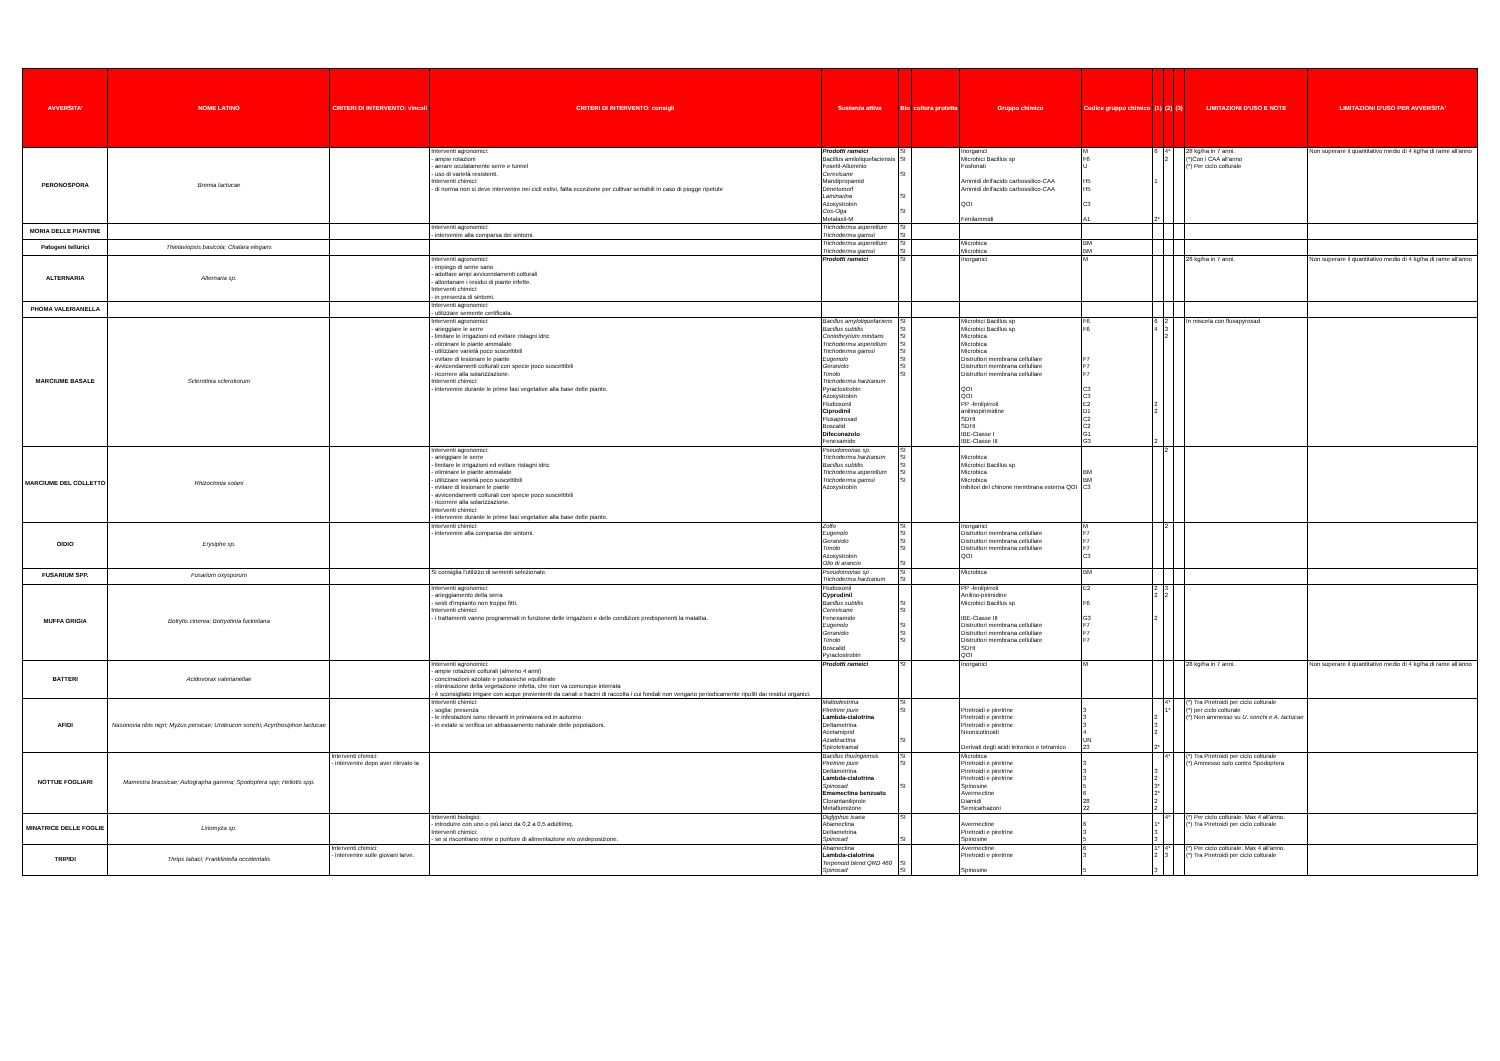| AVVERSITA' | NOME LATINO | CRITERI DI INTERVENTO: vincoli | CRITERI DI INTERVENTO: consigli | Sostanza attiva | Bio | coltura protetta | Gruppo chimico | Codice gruppo chimico | (1) | (2) | (3) | LIMITAZIONI D'USO E NOTE | LIMITAZIONI D'USO PER AVVERSITA' |
| --- | --- | --- | --- | --- | --- | --- | --- | --- | --- | --- | --- | --- | --- |
| PERONOSPORA | Bremia lactucae | | Interventi agronomici: - ampie rotazioni - aerare oculatamente serre e tunnel - uso di varietà resistenti. Interventi chimici: - di norma non si deve intervenire nei cicli estivi, fatta eccezione per cultivar sensibili in caso di piogge ripetute | Prodotti rameici Bacillus amiloliquefaciensis Fosetil-Alluminio Cerevisane Mandipropamid Dimetomorf Laminarina Azoxystrobin Cos-Oga Metalaxil-M | SI SI SI SI SI | | Inorganici Microbici Bacillus sp Fosfonati Ammidi dell'acido carbossilico-CAA Ammidi dell'acido carbossilico-CAA QOI Fenilammidi | M F6 U H5 H5 C3 A1 | 6 1 2* | 4* 2 | | 28 kg/ha in 7 anni. (*)Con i CAA all'anno (*) Per ciclo colturale | Non superare il quantitativo medio di 4 kg/ha di rame all'anno |
| MORIA DELLE PIANTINE | | | Interventi agronomici: - intervenire alla comparsa dei sintomi. | Trichoderma asperellum Trichoderma gamsii | SI SI | | | | | | | | |
| Patogeni tellurici | Thielaviopsis basicola; Chalara elegans | | | Trichoderma asperellum Trichoderma gamsii | SI SI | | Microbica Microbica | BM BM | | | | | |
| ALTERNARIA | Alternaria sp. | | Interventi agronomici: - impiego di seme sano - adottare ampi avvicendamenti colturali - allontanare i residui di piante infette. Interventi chimici: - in presenza di sintomi. | Prodotti rameici | SI | | Inorganici | M | | | | 28 kg/ha in 7 anni. | Non superare il quantitativo medio di 4 kg/ha di rame all'anno |
| PHOMA VALERIANELLA | | | Interventi agronomici: - utilizzare semente certificata. | | | | | | | | | | |
| MARCIUME BASALE | Sclerotinia sclerotiorum | | Interventi agronomici: - arieggiare le serre - limitare le irrigazioni ed evitare ristagni idric - eliminare le piante ammalate - utilizzare varietà poco suscettibili - evitare di lesionare le piante - avvicendamenti colturali con specie poco suscettibili - ricorrere alla solarizzazione. Interventi chimici: - intervenire durante le prime fasi vegetative alla base delle piante. | Bacillus amyloliquefaciens Bacillus subtilis Coniothryrium minitans Trichoderma asperellum Trichoderma gamsii Eugenolo Geraniolo Timolo Trichoderma harzianum Pyraclostrobin Azoxystrobin Fludioxonil Ciprodinil Fluxapiroxad Boscalid Difeconazolo Fenexamide | SI SI SI SI SI SI SI SI | | Microbici Bacillus sp Microbici Bacillus sp Microbica Microbica Microbica Distruttori membrana cellullare Distruttori membrana cellullare Distruttori membrana cellullare QOI QOI PP -fenilpirroli anilinopirimidine SDHI SDHI IBE-Classe I IBE-Classe III | F6 F6 F7 F7 F7 C3 C3 E2 D1 C2 C2 G1 G3 | 6 4 2 2 2 | 2 3 2 | | In miscela con fluxapyroxad | |
| MARCIUME DEL COLLETTO | Rhizoctonia solani | | Interventi agronomici: - arieggiare le serre - limitare le irrigazioni ed evitare ristagni idric - eliminare le piante ammalate - utilizzare varietà poco suscettibili - evitare di lesionare le piante - avvicendamenti colturali con specie poco suscettibili - ricorrere alla solarizzazione. Interventi chimici: - intervenire durante le prime fasi vegetative alla base delle piante. | Pseudomonas sp. Trichoderma harzianum Bacillus subtilis Trichoderma asperellum Trichoderma gamsii Azoxystrobin | SI SI SI SI SI | | Microbica Microbici Bacillus sp Microbica Microbica inibitori del chinone membrana esterna QOI | BM BM C3 | | 2 | | | |
| OIDIO | Erysiphe sp. | | Interventi chimici: - intervenire alla comparsa dei sintomi. | Zolfo Eugenolo Geraniolo Timolo Azoxystrobin Olio di arancio | SI SI SI SI SI | | Inorganici Distruttori membrana cellullare Distruttori membrana cellullare Distruttori membrana cellullare QOI | M F7 F7 F7 C3 | | 2 | | | |
| FUSARIUM SPP. | Fusarium oxysporum | | Si consiglia l'utilizzo di sementi selezionate. | Pseudomonas sp . Trichoderma harzianum | SI SI | | Microbica | BM | | | | | |
| MUFFA GRIGIA | Botrytis cinerea; Botryotinia fuckeliana | | Interventi agronomici: - arieggiamento della serra - sesti d'impianto non troppo fitti. Interventi chimici: - i trattamenti vanno programmati in funzione delle irrigazioni e delle condizioni predisponenti la malattia. | Fludioxonil Cyprodinil Bacillus subtilis Cerevisane Fenexamide Eugenolo Geraniolo Timolo Boscalid Pyraclostrobin | SI SI SI SI SI | | PP -fenilpirroli Anilino-pirimidine Microbici Bacillus sp IBE-Classe III Distruttori membrana cellullare Distruttori membrana cellullare Distruttori membrana cellullare SDHI QOI | E2 F6 G3 F7 F7 F7 | 2 2 2 | 3 2 | | | |
| BATTERI | Acidovorax valerianellae | | Interventi agronomici: - ampie rotazioni colturali (almeno 4 anni) - concimazioni azotate e potassiche equilibrate - eliminazione della vegetazione infetta, che non va comunque interrata - è sconsigliato irrigare con acque provenienti da canali o bacini di raccolta i cui fondali non vengano periodicamente ripuliti dai residui organici. | Prodotti rameici | SI | | Inorganici | M | | | | 28 kg/ha in 7 anni. | Non superare il quantitativo medio di 4 kg/ha di rame all'anno |
| AFIDI | Nasonovia ribis nigri; Myzus persicae; Uroleucon sonchi; Acyrthosiphon lactucae | | Interventi chimici: - soglia: presenza - le infestazioni sono rilevanti in primavera ed in autunno - in estate si verifica un abbassamento naturale delle popolazioni. | Maltodestrina Piretrine pure Lambda-cialotrina Deltametrina Acetamiprid Azadiractina Spirotetramat | SI SI SI | | Piretroidi e piretrine Piretroidi e piretrine Piretroidi e piretrine Neonicotinoidi Derivati degli acidi tetronico e tetramico | 3 3 3 4 UN 23 | 2 3 2 2* | 4* 1* | | (*) Tra Piretroidi per ciclo colturale (*) per ciclo colturale (*) Non ammesso su U. sonchi e A. lactucae | |
| NOTTUE FOGLIARI | Mamestra brassicae; Autographa gamma; Spodoptera spp; Heliotis spp. | Interventi chimici: - intervenire dopo aver rilevato la | | Bacillus thuringiensis Piretrine pure Deltametrina Lambda-cialotrina Spinosad Emamectina benzoato Clorantaniliprole Metaflumizone | SI SI SI | | Microbica Piretroidi e piretrine Piretroidi e piretrine Piretroidi e piretrine Spinosine Avermectine Diamidi Semicarbazoni | 3 3 3 5 6 28 22 | 3 2 3* 2* 2 2 | 4* | | (*) Tra Piretroidi per ciclo colturale (*) Ammesso solo contro Spodoptera | |
| MINATRICE DELLE FOGLIE | Liriomyza sp. | | Interventi biologici: - introdurre con uno o più lanci da 0,2 a 0,5 adulti/mq. Interventi chimici: - se si riscontrano mine o punture di alimentazione e/o ovideposizione. | Diglyphus isaea Abamectina Deltametrina Spinosad | SI SI | | Avermectine Piretroidi e piretrine Spinosine | 6 3 5 | 1* 3 3 | 4* | | (*) Per ciclo colturale. Max 4 all'anno. (*) Tra Piretroidi per ciclo colturale | |
| TRIPIDI | Thrips tabaci; Frankliniella occidentalis | Interventi chimici: - intervenire sulle giovani larve. | | Abamectina Lambda-cialotrina Terpenoid blend QRD 460 Spinosad | SI SI | | Avermectine Piretroidi e piretrine Spinosine | 6 3 5 | 1* 2 3 | 4* 3 | | (*) Per ciclo colturale. Max 4 all'anno. (*) Tra Piretroidi per ciclo colturale | |